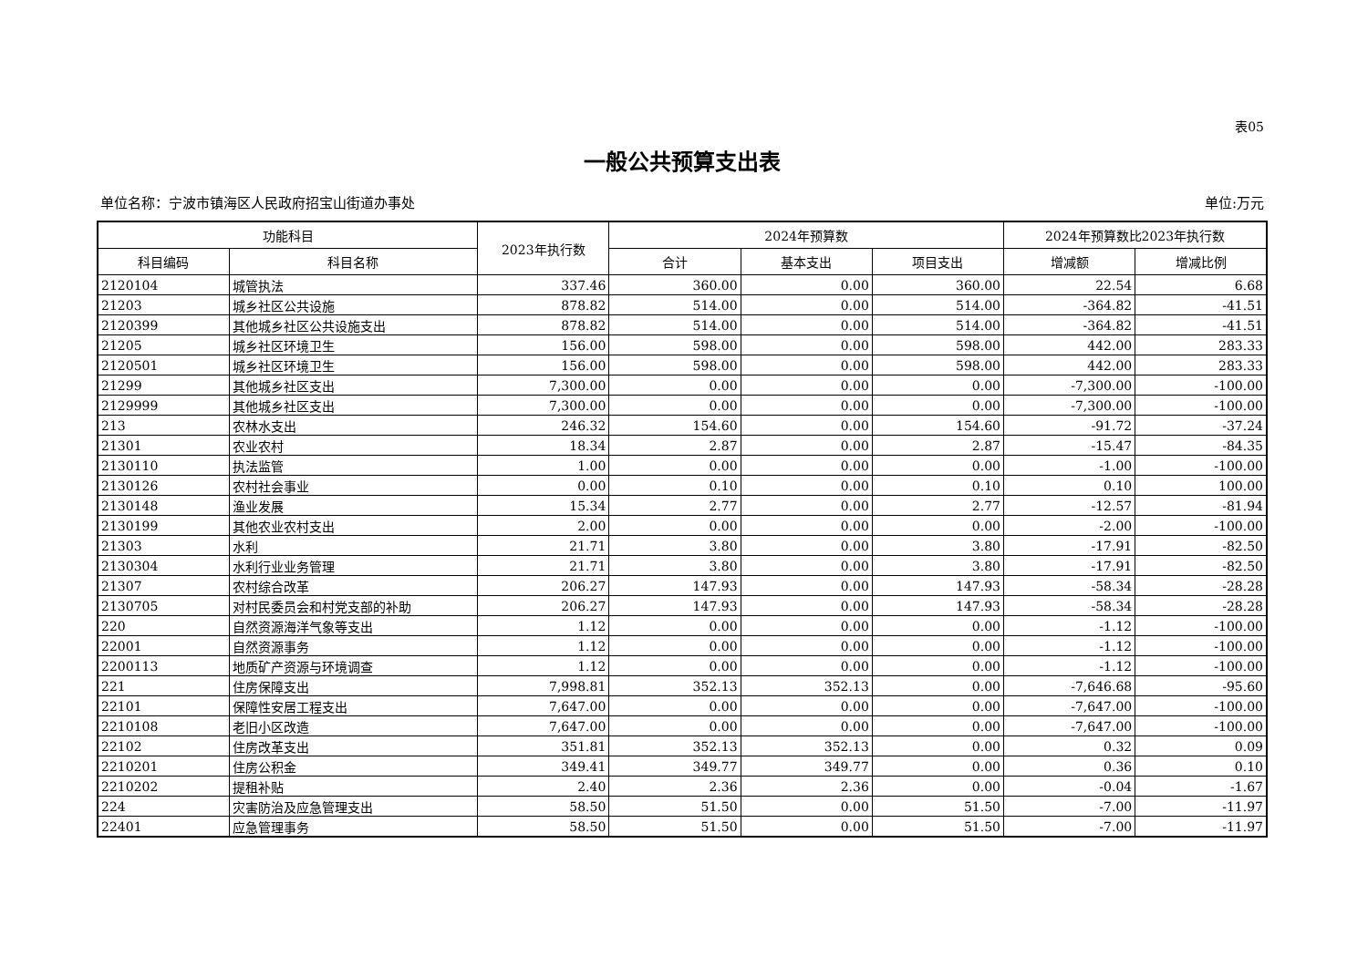表05
一般公共预算支出表
单位名称：宁波市镇海区人民政府招宝山街道办事处 单位:万元
| 功能科目 | | 2023年执行数 | 2024年预算数 | | | 2024年预算数比2023年执行数 | |
| --- | --- | --- | --- | --- | --- | --- | --- |
| 科目编码 | 科目名称 | | 合计 | 基本支出 | 项目支出 | 增减额 | 增减比例 |
| 2120104 | 城管执法 | 337.46 | 360.00 | 0.00 | 360.00 | 22.54 | 6.68 |
| 21203 | 城乡社区公共设施 | 878.82 | 514.00 | 0.00 | 514.00 | -364.82 | -41.51 |
| 2120399 | 其他城乡社区公共设施支出 | 878.82 | 514.00 | 0.00 | 514.00 | -364.82 | -41.51 |
| 21205 | 城乡社区环境卫生 | 156.00 | 598.00 | 0.00 | 598.00 | 442.00 | 283.33 |
| 2120501 | 城乡社区环境卫生 | 156.00 | 598.00 | 0.00 | 598.00 | 442.00 | 283.33 |
| 21299 | 其他城乡社区支出 | 7,300.00 | 0.00 | 0.00 | 0.00 | -7,300.00 | -100.00 |
| 2129999 | 其他城乡社区支出 | 7,300.00 | 0.00 | 0.00 | 0.00 | -7,300.00 | -100.00 |
| 213 | 农林水支出 | 246.32 | 154.60 | 0.00 | 154.60 | -91.72 | -37.24 |
| 21301 | 农业农村 | 18.34 | 2.87 | 0.00 | 2.87 | -15.47 | -84.35 |
| 2130110 | 执法监管 | 1.00 | 0.00 | 0.00 | 0.00 | -1.00 | -100.00 |
| 2130126 | 农村社会事业 | 0.00 | 0.10 | 0.00 | 0.10 | 0.10 | 100.00 |
| 2130148 | 渔业发展 | 15.34 | 2.77 | 0.00 | 2.77 | -12.57 | -81.94 |
| 2130199 | 其他农业农村支出 | 2.00 | 0.00 | 0.00 | 0.00 | -2.00 | -100.00 |
| 21303 | 水利 | 21.71 | 3.80 | 0.00 | 3.80 | -17.91 | -82.50 |
| 2130304 | 水利行业业务管理 | 21.71 | 3.80 | 0.00 | 3.80 | -17.91 | -82.50 |
| 21307 | 农村综合改革 | 206.27 | 147.93 | 0.00 | 147.93 | -58.34 | -28.28 |
| 2130705 | 对村民委员会和村党支部的补助 | 206.27 | 147.93 | 0.00 | 147.93 | -58.34 | -28.28 |
| 220 | 自然资源海洋气象等支出 | 1.12 | 0.00 | 0.00 | 0.00 | -1.12 | -100.00 |
| 22001 | 自然资源事务 | 1.12 | 0.00 | 0.00 | 0.00 | -1.12 | -100.00 |
| 2200113 | 地质矿产资源与环境调查 | 1.12 | 0.00 | 0.00 | 0.00 | -1.12 | -100.00 |
| 221 | 住房保障支出 | 7,998.81 | 352.13 | 352.13 | 0.00 | -7,646.68 | -95.60 |
| 22101 | 保障性安居工程支出 | 7,647.00 | 0.00 | 0.00 | 0.00 | -7,647.00 | -100.00 |
| 2210108 | 老旧小区改造 | 7,647.00 | 0.00 | 0.00 | 0.00 | -7,647.00 | -100.00 |
| 22102 | 住房改革支出 | 351.81 | 352.13 | 352.13 | 0.00 | 0.32 | 0.09 |
| 2210201 | 住房公积金 | 349.41 | 349.77 | 349.77 | 0.00 | 0.36 | 0.10 |
| 2210202 | 提租补贴 | 2.40 | 2.36 | 2.36 | 0.00 | -0.04 | -1.67 |
| 224 | 灾害防治及应急管理支出 | 58.50 | 51.50 | 0.00 | 51.50 | -7.00 | -11.97 |
| 22401 | 应急管理事务 | 58.50 | 51.50 | 0.00 | 51.50 | -7.00 | -11.97 |